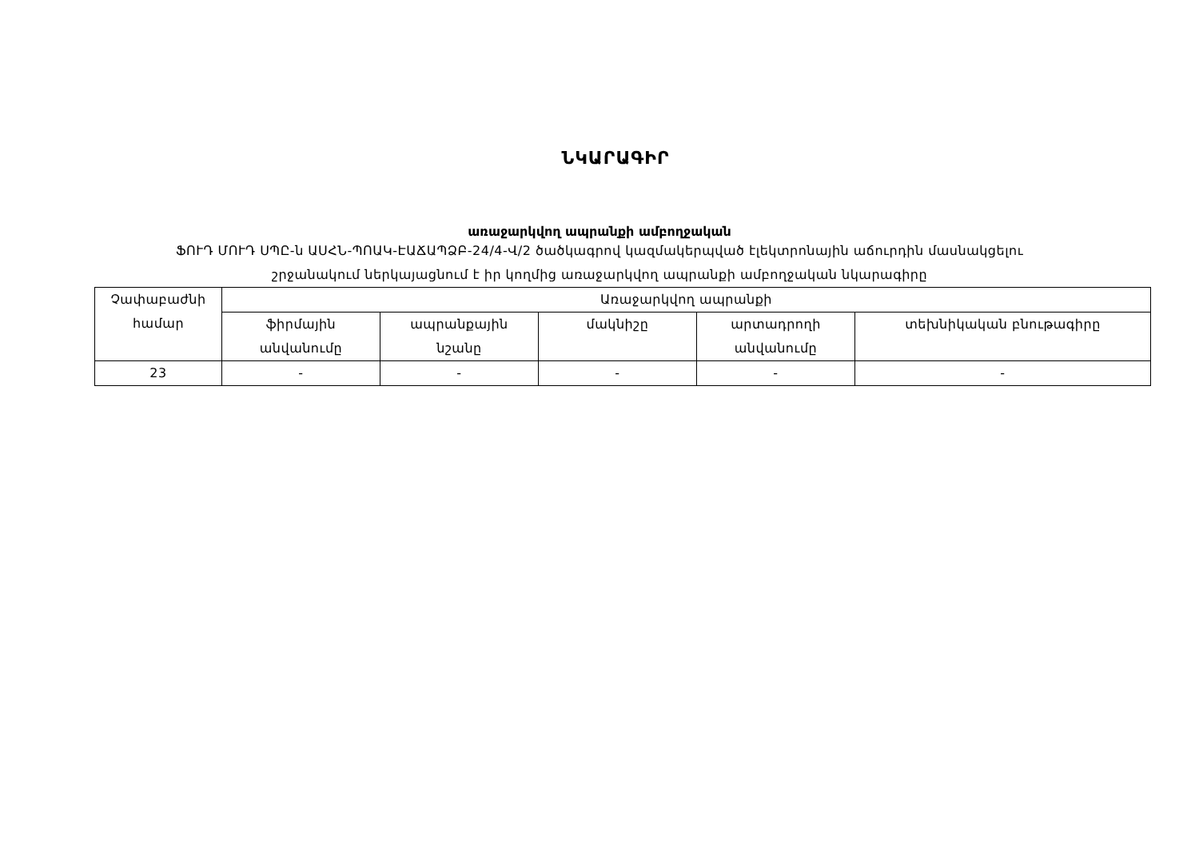ՆԿԱՐԱԳԻՐ
առաջարկվող ապրանքի ամբողջական
ՖՈՒԴ ՄՈՒԴ ՍՊԸ-ն ԱՍՀՆ-ՊՈԱԿ-ԷԱՃԱՊՁԲ-24/4-Վ/2 ծածկագրով կազմակերպված էլեկտրոնային աճուրդին մասնակցելու
շրջանակում ներկայացնում է իր կողմից առաջարկվող ապրանքի ամբողջական նկարագիրը
| Չափաբաժնի համար | Առաջարկվող ապրանքի | | | | |
| --- | --- | --- | --- | --- | --- |
| | ֆիրմային անվանումը | ապրանքային նշանը | մակնիշը | արտադրողի անվանումը | տեխնիկական բնութագիրը |
| 23 | - | - | - | - | - |